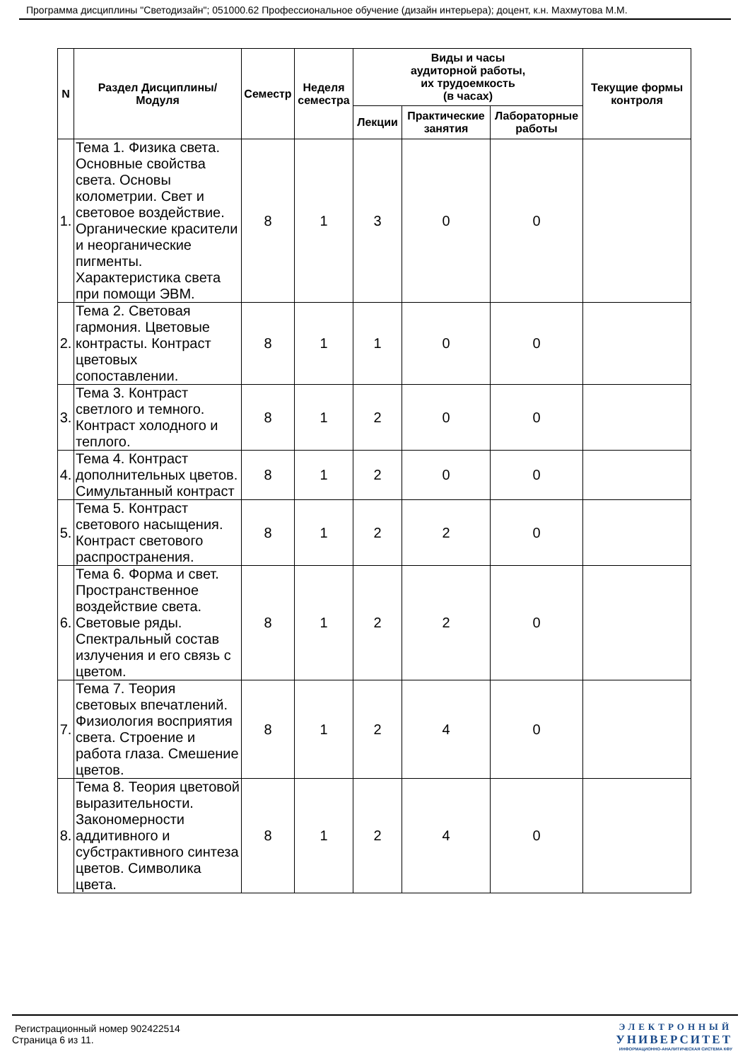Программа дисциплины "Светодизайн"; 051000.62 Профессиональное обучение (дизайн интерьера); доцент, к.н. Махмутова М.М.
| N | Раздел Дисциплины/ Модуля | Семестр | Неделя семестра | Виды и часы аудиторной работы, их трудоемкость (в часах) | | | Текущие формы контроля |
| --- | --- | --- | --- | --- | --- | --- | --- |
| | | | | Лекции | Практические занятия | Лабораторные работы | |
| 1. | Тема 1. Физика света. Основные свойства света. Основы колометрии. Свет и световое воздействие. Органические красители и неорганические пигменты. Характеристика света при помощи ЭВМ. | 8 | 1 | 3 | 0 | 0 | |
| 2. | Тема 2. Световая гармония. Цветовые контрасты. Контраст цветовых сопоставлении. | 8 | 1 | 1 | 0 | 0 | |
| 3. | Тема 3. Контраст светлого и темного. Контраст холодного и теплого. | 8 | 1 | 2 | 0 | 0 | |
| 4. | Тема 4. Контраст дополнительных цветов. Симультанный контраст | 8 | 1 | 2 | 0 | 0 | |
| 5. | Тема 5. Контраст светового насыщения. Контраст светового распространения. | 8 | 1 | 2 | 2 | 0 | |
| 6. | Тема 6. Форма и свет. Пространственное воздействие света. Световые ряды. Спектральный состав излучения и его связь с цветом. | 8 | 1 | 2 | 2 | 0 | |
| 7. | Тема 7. Теория световых впечатлений. Физиология восприятия света. Строение и работа глаза. Смешение цветов. | 8 | 1 | 2 | 4 | 0 | |
| 8. | Тема 8. Теория цветовой выразительности. Закономерности аддитивного и субстрактивного синтеза цветов. Символика цвета. | 8 | 1 | 2 | 4 | 0 | |
Регистрационный номер 902422514
Страница 6 из 11.
ЭЛЕКТРОННЫЙ
УНИВЕРСИТЕТ
ИНФОРМАЦИОННО-АНАЛИТИЧЕСКАЯ СИСТЕМА КФУ